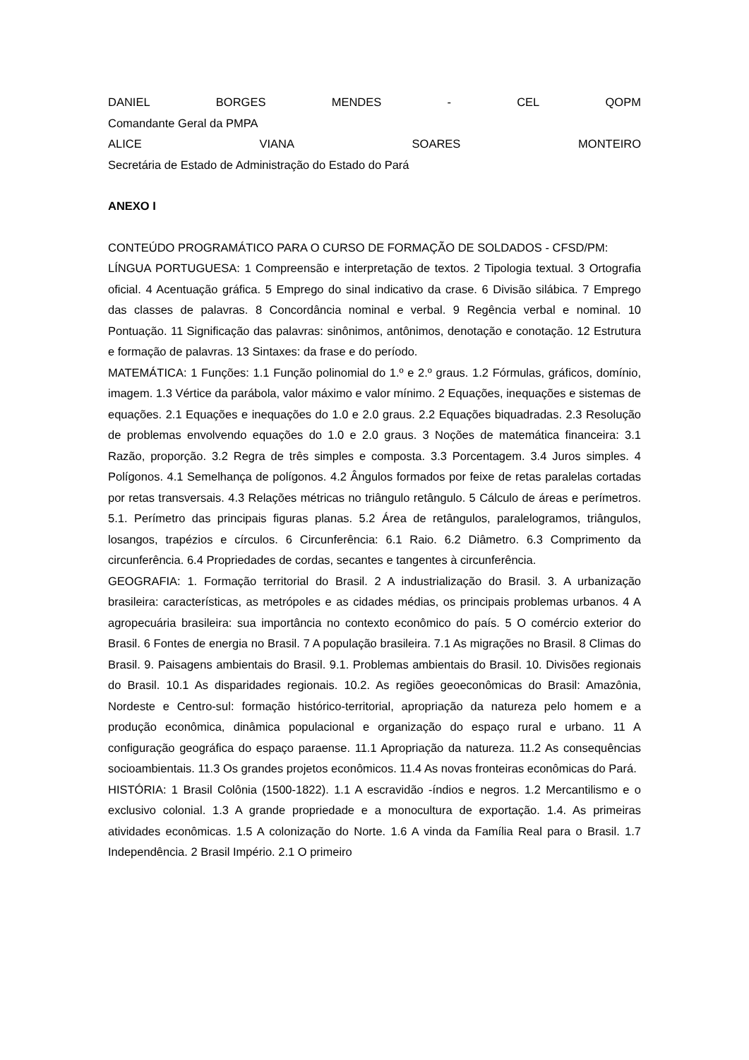DANIEL BORGES MENDES - CEL QOPM
Comandante Geral da PMPA
ALICE VIANA SOARES MONTEIRO
Secretária de Estado de Administração do Estado do Pará
ANEXO I
CONTEÚDO PROGRAMÁTICO PARA O CURSO DE FORMAÇÃO DE SOLDADOS - CFSD/PM:
LÍNGUA PORTUGUESA: 1 Compreensão e interpretação de textos. 2 Tipologia textual. 3 Ortografia oficial. 4 Acentuação gráfica. 5 Emprego do sinal indicativo da crase. 6 Divisão silábica. 7 Emprego das classes de palavras. 8 Concordância nominal e verbal. 9 Regência verbal e nominal. 10 Pontuação. 11 Significação das palavras: sinônimos, antônimos, denotação e conotação. 12 Estrutura e formação de palavras. 13 Sintaxes: da frase e do período.
MATEMÁTICA: 1 Funções: 1.1 Função polinomial do 1.º e 2.º graus. 1.2 Fórmulas, gráficos, domínio, imagem. 1.3 Vértice da parábola, valor máximo e valor mínimo. 2 Equações, inequações e sistemas de equações. 2.1 Equações e inequações do 1.0 e 2.0 graus. 2.2 Equações biquadradas. 2.3 Resolução de problemas envolvendo equações do 1.0 e 2.0 graus. 3 Noções de matemática financeira: 3.1 Razão, proporção. 3.2 Regra de três simples e composta. 3.3 Porcentagem. 3.4 Juros simples. 4 Polígonos. 4.1 Semelhança de polígonos. 4.2 Ângulos formados por feixe de retas paralelas cortadas por retas transversais. 4.3 Relações métricas no triângulo retângulo. 5 Cálculo de áreas e perímetros. 5.1. Perímetro das principais figuras planas. 5.2 Área de retângulos, paralelogramos, triângulos, losangos, trapézios e círculos. 6 Circunferência: 6.1 Raio. 6.2 Diâmetro. 6.3 Comprimento da circunferência. 6.4 Propriedades de cordas, secantes e tangentes à circunferência.
GEOGRAFIA: 1. Formação territorial do Brasil. 2 A industrialização do Brasil. 3. A urbanização brasileira: características, as metrópoles e as cidades médias, os principais problemas urbanos. 4 A agropecuária brasileira: sua importância no contexto econômico do país. 5 O comércio exterior do Brasil. 6 Fontes de energia no Brasil. 7 A população brasileira. 7.1 As migrações no Brasil. 8 Climas do Brasil. 9. Paisagens ambientais do Brasil. 9.1. Problemas ambientais do Brasil. 10. Divisões regionais do Brasil. 10.1 As disparidades regionais. 10.2. As regiões geoeconômicas do Brasil: Amazônia, Nordeste e Centro-sul: formação histórico-territorial, apropriação da natureza pelo homem e a produção econômica, dinâmica populacional e organização do espaço rural e urbano. 11 A configuração geográfica do espaço paraense. 11.1 Apropriação da natureza. 11.2 As consequências socioambientais. 11.3 Os grandes projetos econômicos. 11.4 As novas fronteiras econômicas do Pará.
HISTÓRIA: 1 Brasil Colônia (1500-1822). 1.1 A escravidão -índios e negros. 1.2 Mercantilismo e o exclusivo colonial. 1.3 A grande propriedade e a monocultura de exportação. 1.4. As primeiras atividades econômicas. 1.5 A colonização do Norte. 1.6 A vinda da Família Real para o Brasil. 1.7 Independência. 2 Brasil Império. 2.1 O primeiro